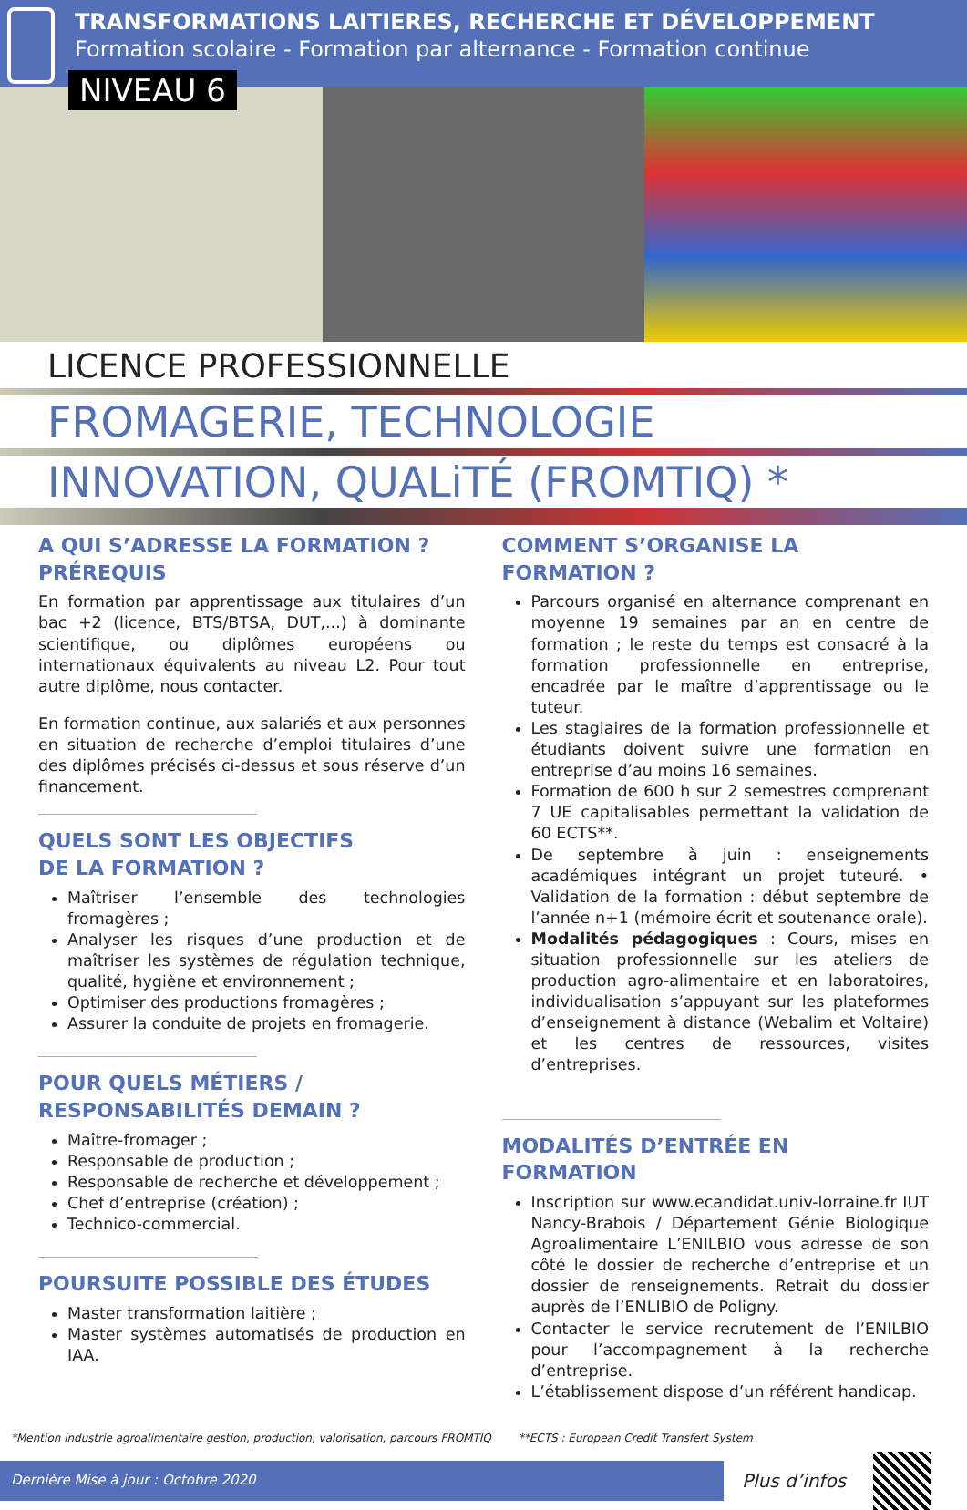TRANSFORMATIONS LAITIERES, RECHERCHE ET DÉVELOPPEMENT
Formation scolaire - Formation par alternance - Formation continue
NIVEAU 6
LICENCE PROFESSIONNELLE
FROMAGERIE, TECHNOLOGIE
INNOVATION, QUALiTÉ (FROMTIQ) *
A QUI S’ADRESSE LA FORMATION ?
PRÉREQUIS
En formation par apprentissage aux titulaires d’un bac +2 (licence, BTS/BTSA, DUT,...) à dominante scientifique, ou diplômes européens ou internationaux équivalents au niveau L2. Pour tout autre diplôme, nous contacter.
En formation continue, aux salariés et aux personnes en situation de recherche d’emploi titulaires d’une des diplômes précisés ci-dessus et sous réserve d’un financement.
QUELS SONT LES OBJECTIFS
DE LA FORMATION ?
Maîtriser l’ensemble des technologies fromagères ;
Analyser les risques d’une production et de maîtriser les systèmes de régulation technique, qualité, hygiène et environnement ;
Optimiser des productions fromagères ;
Assurer la conduite de projets en fromagerie.
POUR QUELS MÉTIERS / RESPONSABILITÉS DEMAIN ?
Maître-fromager ;
Responsable de production ;
Responsable de recherche et développement ;
Chef d’entreprise (création) ;
Technico-commercial.
POURSUITE POSSIBLE DES ÉTUDES
Master transformation laitière ;
Master systèmes automatisés de production en IAA.
COMMENT S’ORGANISE LA FORMATION ?
Parcours organisé en alternance comprenant en moyenne 19 semaines par an en centre de formation ; le reste du temps est consacré à la formation professionnelle en entreprise, encadrée par le maître d’apprentissage ou le tuteur.
Les stagiaires de la formation professionnelle et étudiants doivent suivre une formation en entreprise d’au moins 16 semaines.
Formation de 600 h sur 2 semestres comprenant 7 UE capitalisables permettant la validation de 60 ECTS**.
De septembre à juin : enseignements académiques intégrant un projet tuteuré. • Validation de la formation : début septembre de l’année n+1 (mémoire écrit et soutenance orale).
Modalités pédagogiques : Cours, mises en situation professionnelle sur les ateliers de production agro-alimentaire et en laboratoires, individualisation s’appuyant sur les plateformes d’enseignement à distance (Webalim et Voltaire) et les centres de ressources, visites d’entreprises.
MODALITÉS D’ENTRÉE EN FORMATION
Inscription sur www.ecandidat.univ-lorraine.fr IUT Nancy-Brabois / Département Génie Biologique Agroalimentaire L’ENILBIO vous adresse de son côté le dossier de recherche d’entreprise et un dossier de renseignements. Retrait du dossier auprès de l’ENLIBIO de Poligny.
Contacter le service recrutement de l’ENILBIO pour l’accompagnement à la recherche d’entreprise.
L’établissement dispose d’un référent handicap.
*Mention industrie agroalimentaire gestion, production, valorisation, parcours FROMTIQ **ECTS : European Credit Transfert System
Dernière Mise à jour : Octobre 2020
Plus d’infos